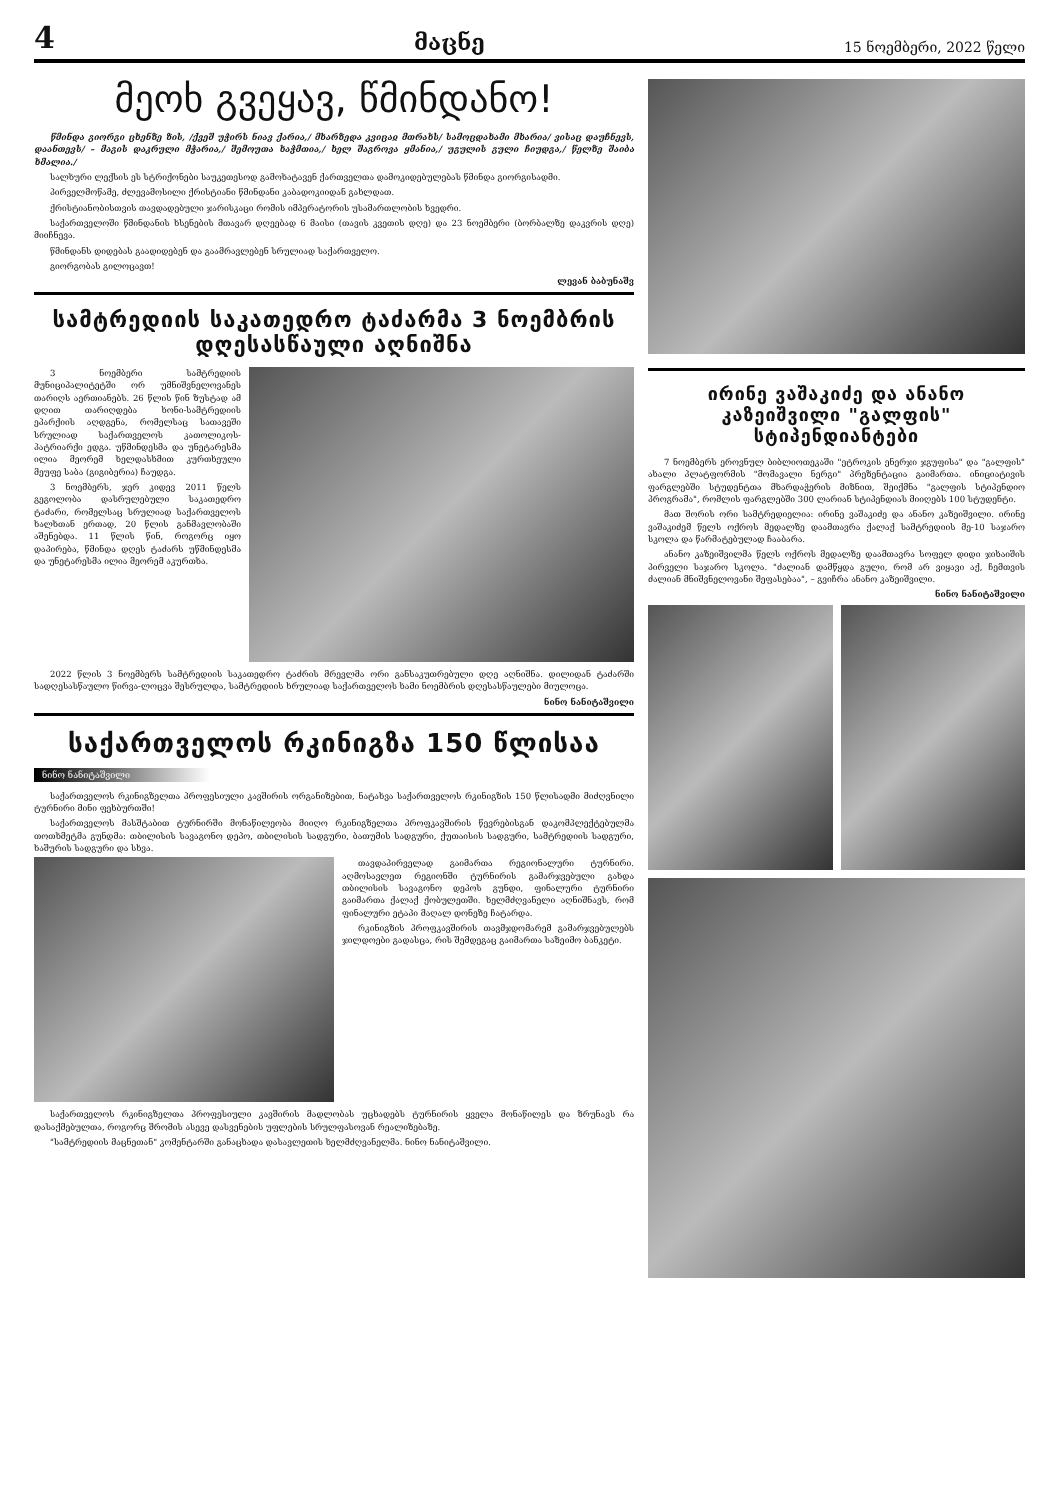4 მაცნე 15 ნოემბერი, 2022 წელი
მეოხ გვეყავ, წმინდანო!
წმინდა გიორგი ცხენზე ზის, /ქვეშ უჭირს ნიავ ქარია,/ მხარზედა კვიცაჲ მთრახს/ სამოცდახამი მხარია/ ვისაც დაუჩნევს, დაანთევს/ – მაგის დაკრული მჭარია,/ შემოუთა ხაჭმთია,/ ხელ შაგროვა ყმანია,/ უგულის გული ჩიუდგა,/ წელზე შაიბა ხმალია./
სალხური ლექსის ეს სტრიქონები საუკეთესოდ გამოხატავენ ქართველთა დამოკიდებულებას წმინდა გიორგისადმი.
პირველმოწამე, ძლევამოსილი ქრისტიანი წმინდანი კაბადოკიიდან გახლდათ.
ქრისტიანობისთვის თავდადებული ჯარისკაცი რომის იმპერატორის უსამართლობის ხვედრი.
საქართველოში წმინდანის ხსენების მთავარ დღეებად 6 მაისი (თავის კვეთის დღე) და 23 ნოემბერი (ბორბალზე დაკვრის დღე) მიიჩნევა.
წმინდანს დიდებას გაადიდებენ და გაამრავლებენ სრულიად საქართველო.
გიორგობას გილოცავთ!
ლევან ბაბუნაშვ
სამტრედიის საკათედრო ტაძარმა 3 ნოემბრის დღესასწაული აღნიშნა
3 ნოემბერი სამტრედიის მუნიციპალიტეტში ორ უმნიშვნელოვანეს თარიღს აერთიანებს. 26 წლის წინ ზუსტად ამ დღით თარიღდება ხონი-სამტრედიის ეპარქიის აღდგენა, რომელსაც სათავეში სრულიად საქართველოს კათოლიკოს-პატრიარქი ედგა. უწმინდესმა და უნეტარესმა ილია მეორემ ხელდასხმით კურთხეული მეუფე საბა (გიგიბერია) ჩაუდგა.
3 ნოემბერს, ჯერ კიდევ 2011 წელს გეგოლობა დასრულებული საკათედრო ტაძარი, რომელსაც სრულიად საქართველოს ხალხთან ერთად, 20 წლის განმავლობაში აშენებდა. 11 წლის წინ, როგორც იყო დაპირება, წმინდა დღეს ტაძარს უწმინდესმა და უნეტარესმა ილია მეორემ აკურთხა.
2022 წლის 3 ნოემბერს სამტრედიის საკათედრო ტაძრის მრევლმა ორი განსაკუთრებული დღე აღნიშნა. დილიდან ტაძარში სადღესასწაულო წირვა-ლოცვა შესრულდა, სამტრედიის ხრულიად საქართველოს ხამი ნოემბრის დღესასწაულები მიულოცა.
ნინო ნანიტაშვილი
საქართველოს რკინიგზა 150 წლისაა
ნინო ნანიტაშვილი
საქართველოს რკინიგზელთა პროფესიული კავშირის ორგანიზებით, ნატახვა საქართველოს რკინიგზის 150 წლისადმი მიძღვნილი ტურნირი მინი ფეხბურთში!
საქართველოს მასშტაბით ტურნირში მონაწილეობა მიიღო რკინიგზელთა პროფკავშირის წევრებისგან დაკომპლექტებულმა თოთხმეტმა გუნდმა: თბილისის სავაგონო დეპო, თბილისის სადგური, ბათუმის სადგური, ქუთაისის სადგური, სამტრედიის სადგური, ხაშურის სადგური და სხვა.
თავდაპირველად გაიმართა რეგიონალური ტურნირი. აღმოსავლეთ რეგიონში ტურნირის გამარჯვებული გახდა თბილისის სავაგონო დეპოს გუნდი, ფინალური ტურნირი გაიმართა ქალაქ ქობულეთში. ხელმძღვანელი აღნიშნავს, რომ ფინალური ეტაპი მაღალ დონეზე ჩატარდა.
რკინიგზის პროფკავშირის თავმჯდომარემ გამარჯვებულებს ჯილდოები გადასცა, რის შემდეგაც გაიმართა საზეიმო ბანკეტი.
საქართველოს რკინიგზელთა პროფესიული კავშირის მადლობას უცხადებს ტურნირის ყველა მონაწილეს და ზრუნავს რა დასაქმებულთა, როგორც შრომის ასევე დასვენების უფლების სრულფასოვან რეალიზებაზე.
"სამტრედიის მაცნეთან" კომენტარში განაცხადა დასავლეთის ხელმძღვანელმა. ნინო ნანიტაშვილი.
ირინე ვაშაკიძე და ანანო კაზეიშვილი "გალფის" სტიპენდიანტები
7 ნოემბერს ეროვნულ ბიბლიოთეკაში "ეტროკის ენერჯი ჯგუფისა" და "გალფის" ახალი პლატფორმის "მომავალი ნერგი" პრეზენტაცია გაიმართა. ინიციატივის ფარგლებში სტუდენტთა მხარდაჭერის მიზნით, შეიქმნა "გალფის სტიპენდიო პროგრამა", რომლის ფარგლებში 300 ლარიან სტიპენდიას მიიღებს 100 სტუდენტი.
მათ შორის ორი სამტრედიელია: ირინე ვაშაკიძე და ანანო კაზეიშვილი. ირინე ვაშაკიძემ წელს ოქროს მედალზე დაამთავრა ქალაქ სამტრედიის მე-10 საჯარო სკოლა და წარმატებულად ჩააბარა.
ანანო კაზეიშვილმა წელს ოქროს მედალზე დაამთავრა სოფელ დიდი ჯიხაიშის პირველი საჯარო სკოლა. "ძალიან დამწყდა გული, რომ არ ვიყავი აქ, ჩემთვის ძალიან მნიშვნელოვანი შეფასებაა", – გვიჩრა ანანო კაზეიშვილი.
ნინო ნანიტაშვილი